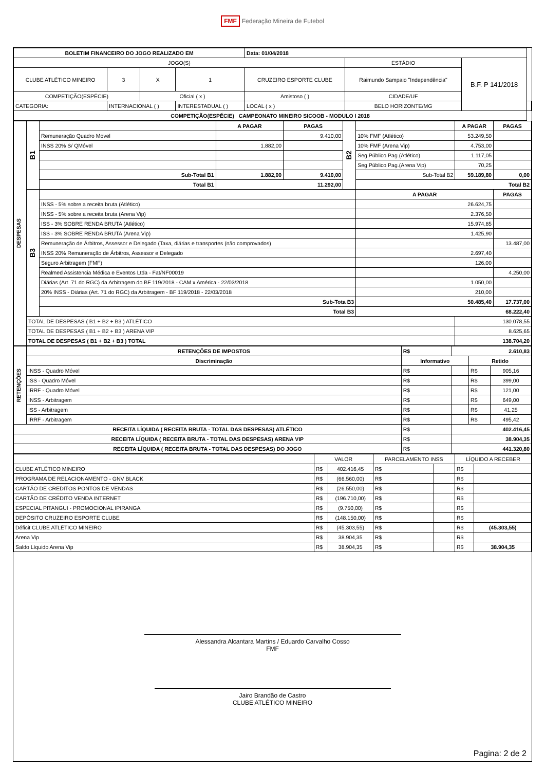FMF Federação Mineira de Futebol
| BOLETIM FINANCEIRO DO JOGO REALIZADO EM | | | | | Data: 01/04/2018 | | | |
| JOGO(S) | | | | | | ESTÁDIO | B.F. P 141/2018 | |
| CLUBE ATLÉTICO MINEIRO | 3 | X | 1 | CRUZEIRO ESPORTE CLUBE | | Raimundo Sampaio "Independência" | | |
| COMPETIÇÃO(ESPÉCIE) | | Oficial ( x ) | | Amistoso ( ) | | CIDADE/UF | | |
| CATEGORIA: | INTERNACIONAL ( ) | | INTERESTADUAL ( ) | | LOCAL ( x ) | BELO HORIZONTE/MG | | |
| COMPETIÇÃO(ESPÉCIE) CAMPEONATO MINEIRO SICOOB - MODULO I 2018 | | | | | | | | |
| DESPESAS | B1 | | A PAGAR | PAGAS | B2 | | A PAGAR | PAGAS |
| | | Remuneração Quadro Movel | | 9.410,00 | | 10% FMF (Atlético) | 53.249,50 | |
| | | INSS 20% S/ QMóvel | 1.882,00 | | | 10% FMF (Arena Vip) | 4.753,00 | |
| | | | | | | Seg Público Pag.(Atlético) | 1.117,05 | |
| | | | | | | Seg Público Pag.(Arena Vip) | 70,25 | |
| | | Sub-Total B1 | 1.882,00 | 9.410,00 | | Sub-Total B2 | 59.189,80 | 0,00 |
| | | Total B1 | 11.292,00 | | | Total B2 | | |
| | B3 | | | | | A PAGAR | | PAGAS |
| | | INSS - 5% sobre a receita bruta (Atlético) | | | | 26.624,75 | | |
| | | INSS - 5% sobre a receita bruta (Arena Vip) | | | | 2.376,50 | | |
| | | ISS - 3% SOBRE RENDA BRUTA (Atlético) | | | | 15.974,85 | | |
| | | ISS - 3% SOBRE RENDA BRUTA (Arena Vip) | | | | 1.425,90 | | |
| | | Remuneração de Árbitros, Assessor e Delegado (Taxa, diárias e transportes (não comprovados) | | | | | | 13.487,00 |
| | | INSS 20% Remuneração de Árbitros, Assessor e Delegado | | | | 2.697,40 | | |
| | | Seguro Arbitragem (FMF) | | | | 126,00 | | |
| | | Realmed Assistencia Médica e Eventos Ltda - Fat/NF00019 | | | | | | 4.250,00 |
| | | Diárias (Art. 71 do RGC) da Arbitragem do BF 119/2018 - CAM x América - 22/03/2018 | | | | 1.050,00 | | |
| | | 20% INSS - Diárias (Art. 71 do RGC) da Arbitragem - BF 119/2018 - 22/03/2018 | | | | 210,00 | | |
| | | Sub-Tota B3 | | | | 50.485,40 | | 17.737,00 |
| | | Total B3 | | | | 68.222,40 | | |
| | TOTAL DE DESPESAS ( B1 + B2 + B3 ) ATLÉTICO | | | | | | 130.078,55 | |
| | TOTAL DE DESPESAS ( B1 + B2 + B3 ) ARENA VIP | | | | | | 8.625,65 | |
| | TOTAL DE DESPESAS ( B1 + B2 + B3 ) TOTAL | | | | | | 138.704,20 | |
| RETENÇÕES | RETENÇÕES DE IMPOSTOS | R$ | 2.610,83 | | |
| | Discriminação | Informativo | | Retido | |
| | INSS - Quadro Móvel | R$ | | R$ | 905,16 |
| | ISS - Quadro Móvel | R$ | | R$ | 399,00 |
| | IRRF - Quadro Móvel | R$ | | R$ | 121,00 |
| | INSS - Arbitragem | R$ | | R$ | 649,00 |
| | ISS - Arbitragem | R$ | | R$ | 41,25 |
| | IRRF - Arbitragem | R$ | | R$ | 495,42 |
| RECEITA LÍQUIDA ( RECEITA BRUTA - TOTAL DAS DESPESAS) ATLÉTICO | | R$ | 402.416,45 | | |
| RECEITA LÍQUIDA ( RECEITA BRUTA - TOTAL DAS DESPESAS) ARENA VIP | | R$ | 38.904,35 | | |
| RECEITA LÍQUIDA ( RECEITA BRUTA - TOTAL DAS DESPESAS) DO JOGO | | R$ | 441.320,80 | | |
| | VALOR | | PARCELAMENTO INSS | | LÍQUIDO A RECEBER | |
| CLUBE ATLÉTICO MINEIRO | R$ | 402.416,45 | R$ | | R$ | |
| PROGRAMA DE RELACIONAMENTO - GNV BLACK | R$ | (66.560,00) | R$ | | R$ | |
| CARTÃO DE CREDITOS PONTOS DE VENDAS | R$ | (26.550,00) | R$ | | R$ | |
| CARTÃO DE CRÉDITO VENDA INTERNET | R$ | (196.710,00) | R$ | | R$ | |
| ESPECIAL PITANGUI - PROMOCIONAL IPIRANGA | R$ | (9.750,00) | R$ | | R$ | |
| DEPÓSITO CRUZEIRO ESPORTE CLUBE | R$ | (148.150,00) | R$ | | R$ | |
| Déficit CLUBE ATLÉTICO MINEIRO | R$ | (45.303,55) | R$ | | R$ | (45.303,55) |
| Arena Vip | R$ | 38.904,35 | R$ | | R$ | |
| Saldo Líquido Arena Vip | R$ | 38.904,35 | R$ | | R$ | 38.904,35 |
Alessandra Alcantara Martins / Eduardo Carvalho Cosso
FMF
Jairo Brandão de Castro
CLUBE ATLÉTICO MINEIRO
Pagina: 2 de 2